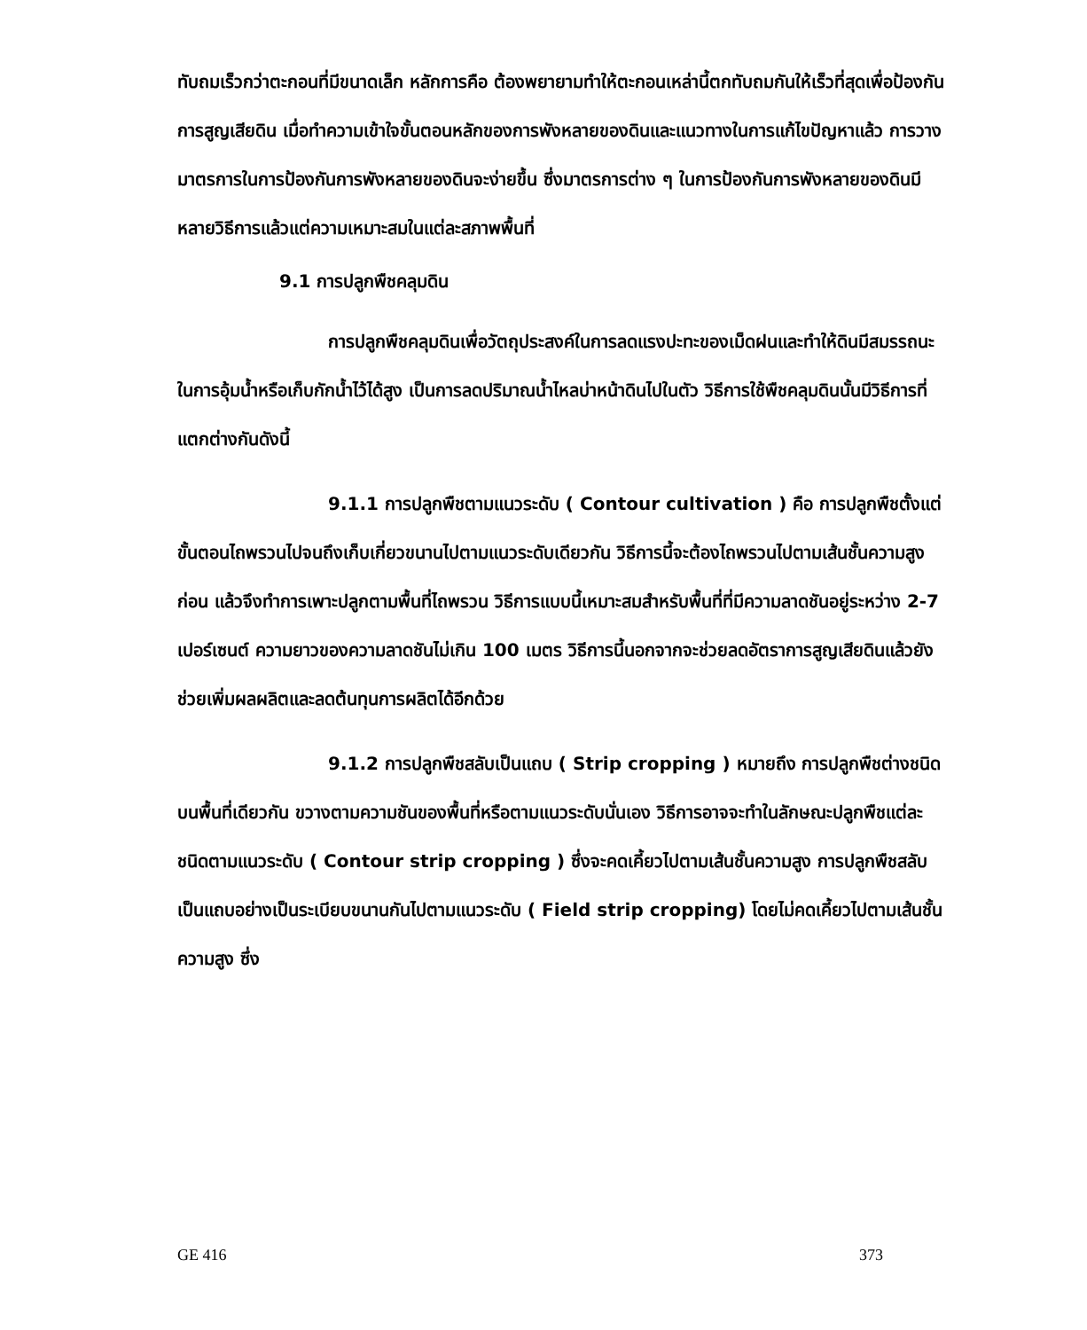ทับถมเร็วกว่าตะกอนที่มีขนาดเล็ก หลักการคือ ต้องพยายามทำให้ตะกอนเหล่านี้ตกทับถมกันให้เร็วที่สุดเพื่อป้องกันการสูญเสียดิน เมื่อทำความเข้าใจขั้นตอนหลักของการพังหลายของดินและแนวทางในการแก้ไขปัญหาแล้ว การวางมาตรการในการป้องกันการพังหลายของดินจะง่ายขึ้น ซึ่งมาตรการต่าง ๆ ในการป้องกันการพังหลายของดินมีหลายวิธีการแล้วแต่ความเหมาะสมในแต่ละสภาพพื้นที่
9.1 การปลูกพืชคลุมดิน
การปลูกพืชคลุมดินเพื่อวัตถุประสงค์ในการลดแรงปะทะของเม็ดฝนและทำให้ดินมีสมรรถนะในการอุ้มน้ำหรือเก็บกักน้ำไว้ได้สูง เป็นการลดปริมาณน้ำไหลบ่าหน้าดินไปในตัว วิธีการใช้พืชคลุมดินนั้นมีวิธีการที่แตกต่างกันดังนี้
9.1.1 การปลูกพืชตามแนวระดับ ( Contour cultivation ) คือ การปลูกพืชตั้งแต่ขั้นตอนไถพรวนไปจนถึงเก็บเกี่ยวขนานไปตามแนวระดับเดียวกัน วิธีการนี้จะต้องไถพรวนไปตามเส้นชั้นความสูงก่อน แล้วจึงทำการเพาะปลูกตามพื้นที่ไถพรวน วิธีการแบบนี้เหมาะสมสำหรับพื้นที่ที่มีความลาดชันอยู่ระหว่าง 2-7 เปอร์เซนต์ ความยาวของความลาดชันไม่เกิน 100 เมตร วิธีการนี้นอกจากจะช่วยลดอัตราการสูญเสียดินแล้วยังช่วยเพิ่มผลผลิตและลดต้นทุนการผลิตได้อีกด้วย
9.1.2 การปลูกพืชสลับเป็นแถบ ( Strip cropping ) หมายถึง การปลูกพืชต่างชนิดบนพื้นที่เดียวกัน ขวางตามความชันของพื้นที่หรือตามแนวระดับนั่นเอง วิธีการอาจจะทำในลักษณะปลูกพืชแต่ละชนิดตามแนวระดับ ( Contour strip cropping ) ซึ่งจะคดเคี้ยวไปตามเส้นชั้นความสูง การปลูกพืชสลับเป็นแถบอย่างเป็นระเบียบขนานกันไปตามแนวระดับ ( Field strip cropping) โดยไม่คดเคี้ยวไปตามเส้นชั้นความสูง ซึ่ง
GE 416 373